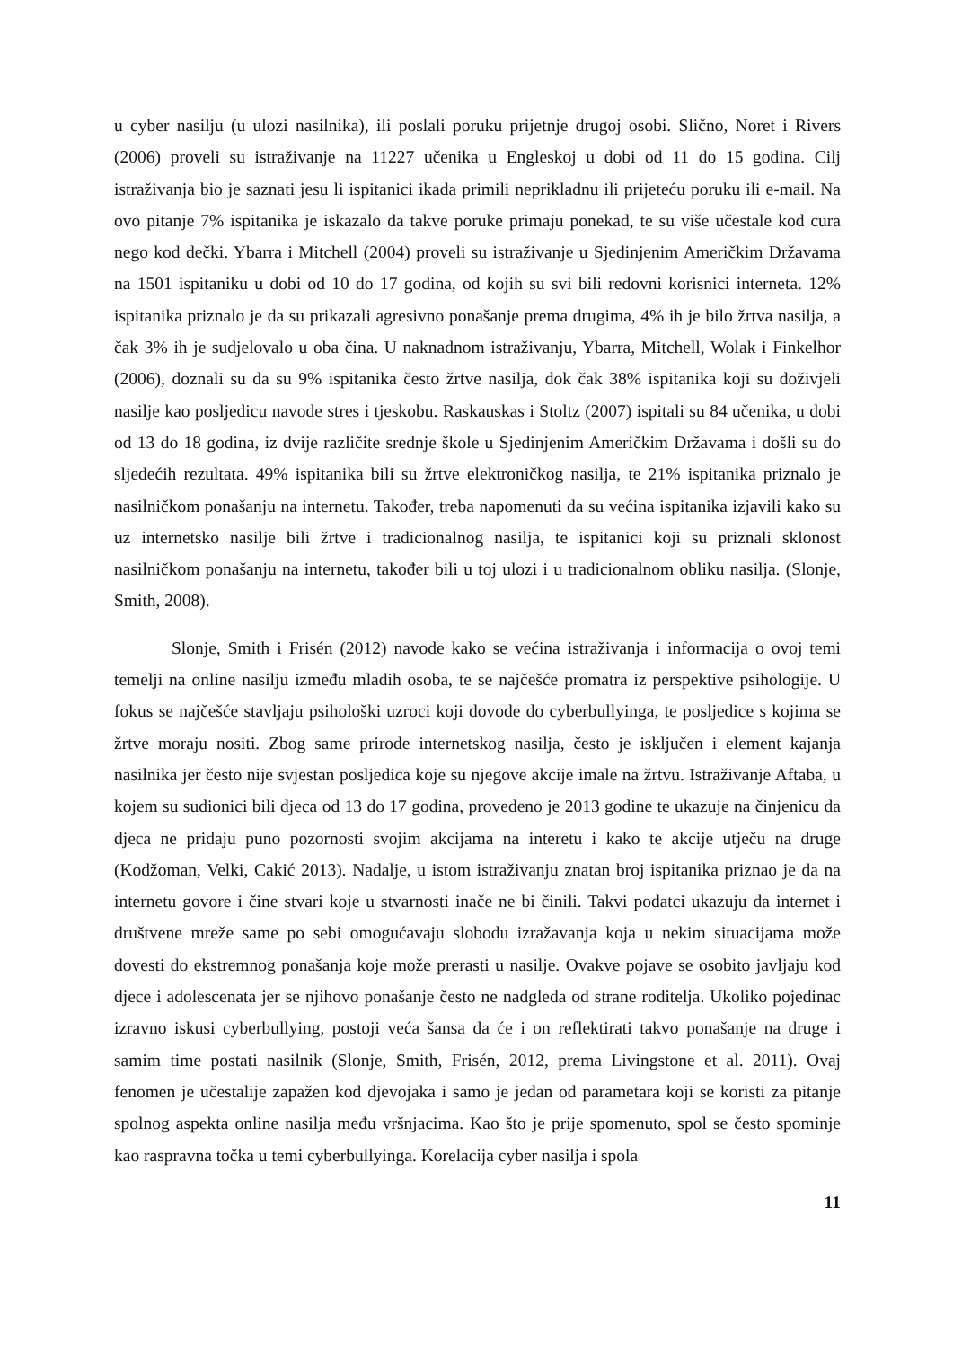u cyber nasilju (u ulozi nasilnika), ili poslali poruku prijetnje drugoj osobi. Slično, Noret i Rivers (2006) proveli su istraživanje na 11227 učenika u Engleskoj u dobi od 11 do 15 godina. Cilj istraživanja bio je saznati jesu li ispitanici ikada primili neprikladnu ili prijeteću poruku ili e-mail. Na ovo pitanje 7% ispitanika je iskazalo da takve poruke primaju ponekad, te su više učestale kod cura nego kod dečki. Ybarra i Mitchell (2004) proveli su istraživanje u Sjedinjenim Američkim Državama na 1501 ispitaniku u dobi od 10 do 17 godina, od kojih su svi bili redovni korisnici interneta. 12% ispitanika priznalo je da su prikazali agresivno ponašanje prema drugima, 4% ih je bilo žrtva nasilja, a čak 3% ih je sudjelovalo u oba čina. U naknadnom istraživanju, Ybarra, Mitchell, Wolak i Finkelhor (2006), doznali su da su 9% ispitanika često žrtve nasilja, dok čak 38% ispitanika koji su doživjeli nasilje kao posljedicu navode stres i tjeskobu. Raskauskas i Stoltz (2007) ispitali su 84 učenika, u dobi od 13 do 18 godina, iz dvije različite srednje škole u Sjedinjenim Američkim Državama i došli su do sljedećih rezultata. 49% ispitanika bili su žrtve elektroničkog nasilja, te 21% ispitanika priznalo je nasilničkom ponašanju na internetu. Također, treba napomenuti da su većina ispitanika izjavili kako su uz internetsko nasilje bili žrtve i tradicionalnog nasilja, te ispitanici koji su priznali sklonost nasilničkom ponašanju na internetu, također bili u toj ulozi i u tradicionalnom obliku nasilja. (Slonje, Smith, 2008).
Slonje, Smith i Frisén (2012) navode kako se većina istraživanja i informacija o ovoj temi temelji na online nasilju između mladih osoba, te se najčešće promatra iz perspektive psihologije. U fokus se najčešće stavljaju psihološki uzroci koji dovode do cyberbullyinga, te posljedice s kojima se žrtve moraju nositi. Zbog same prirode internetskog nasilja, često je isključen i element kajanja nasilnika jer često nije svjestan posljedica koje su njegove akcije imale na žrtvu. Istraživanje Aftaba, u kojem su sudionici bili djeca od 13 do 17 godina, provedeno je 2013 godine te ukazuje na činjenicu da djeca ne pridaju puno pozornosti svojim akcijama na interetu i kako te akcije utječu na druge (Kodžoman, Velki, Cakić 2013). Nadalje, u istom istraživanju znatan broj ispitanika priznao je da na internetu govore i čine stvari koje u stvarnosti inače ne bi činili. Takvi podatci ukazuju da internet i društvene mreže same po sebi omogućavaju slobodu izražavanja koja u nekim situacijama može dovesti do ekstremnog ponašanja koje može prerasti u nasilje. Ovakve pojave se osobito javljaju kod djece i adolescenata jer se njihovo ponašanje često ne nadgleda od strane roditelja. Ukoliko pojedinac izravno iskusi cyberbullying, postoji veća šansa da će i on reflektirati takvo ponašanje na druge i samim time postati nasilnik (Slonje, Smith, Frisén, 2012, prema Livingstone et al. 2011). Ovaj fenomen je učestalije zapažen kod djevojaka i samo je jedan od parametara koji se koristi za pitanje spolnog aspekta online nasilja među vršnjacima. Kao što je prije spomenuto, spol se često spominje kao raspravna točka u temi cyberbullyinga. Korelacija cyber nasilja i spola
11